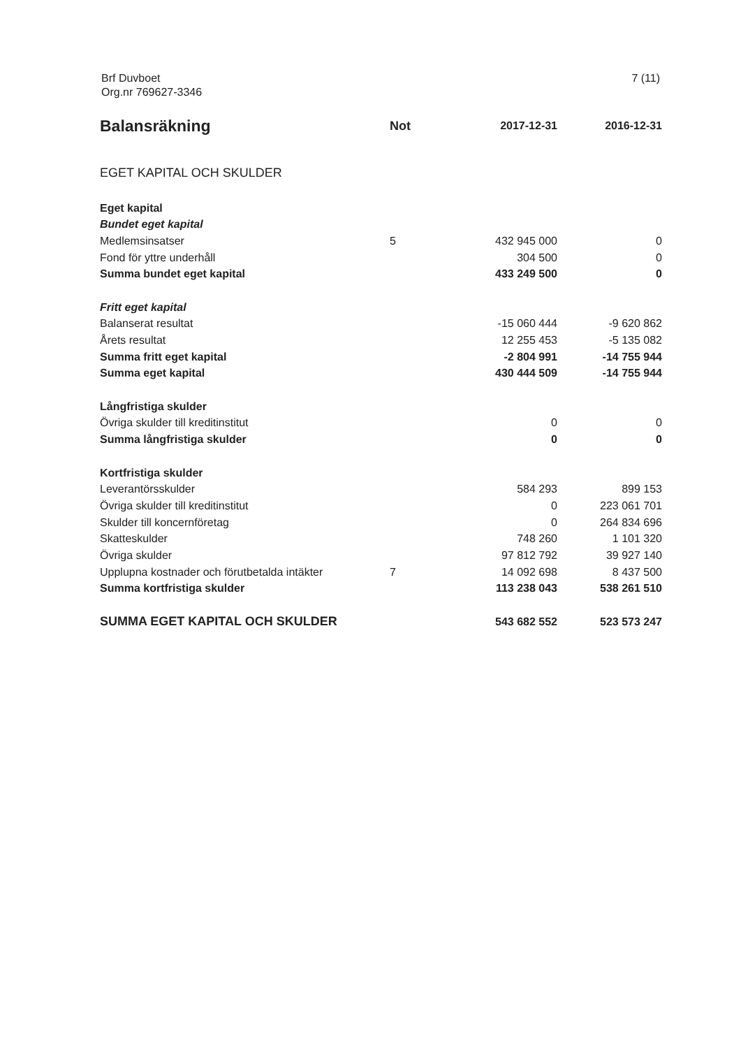Brf Duvboet
Org.nr 769627-3346
7 (11)
| Balansräkning | Not | 2017-12-31 | 2016-12-31 |
| --- | --- | --- | --- |
| EGET KAPITAL OCH SKULDER | | | |
| Eget kapital | | | |
| Bundet eget kapital | | | |
| Medlemsinsatser | 5 | 432 945 000 | 0 |
| Fond för yttre underhåll | | 304 500 | 0 |
| Summa bundet eget kapital | | 433 249 500 | 0 |
| Fritt eget kapital | | | |
| Balanserat resultat | | -15 060 444 | -9 620 862 |
| Årets resultat | | 12 255 453 | -5 135 082 |
| Summa fritt eget kapital | | -2 804 991 | -14 755 944 |
| Summa eget kapital | | 430 444 509 | -14 755 944 |
| Långfristiga skulder | | | |
| Övriga skulder till kreditinstitut | | 0 | 0 |
| Summa långfristiga skulder | | 0 | 0 |
| Kortfristiga skulder | | | |
| Leverantörsskulder | | 584 293 | 899 153 |
| Övriga skulder till kreditinstitut | | 0 | 223 061 701 |
| Skulder till koncernföretag | | 0 | 264 834 696 |
| Skatteskulder | | 748 260 | 1 101 320 |
| Övriga skulder | | 97 812 792 | 39 927 140 |
| Upplupna kostnader och förutbetalda intäkter | 7 | 14 092 698 | 8 437 500 |
| Summa kortfristiga skulder | | 113 238 043 | 538 261 510 |
| SUMMA EGET KAPITAL OCH SKULDER | | 543 682 552 | 523 573 247 |